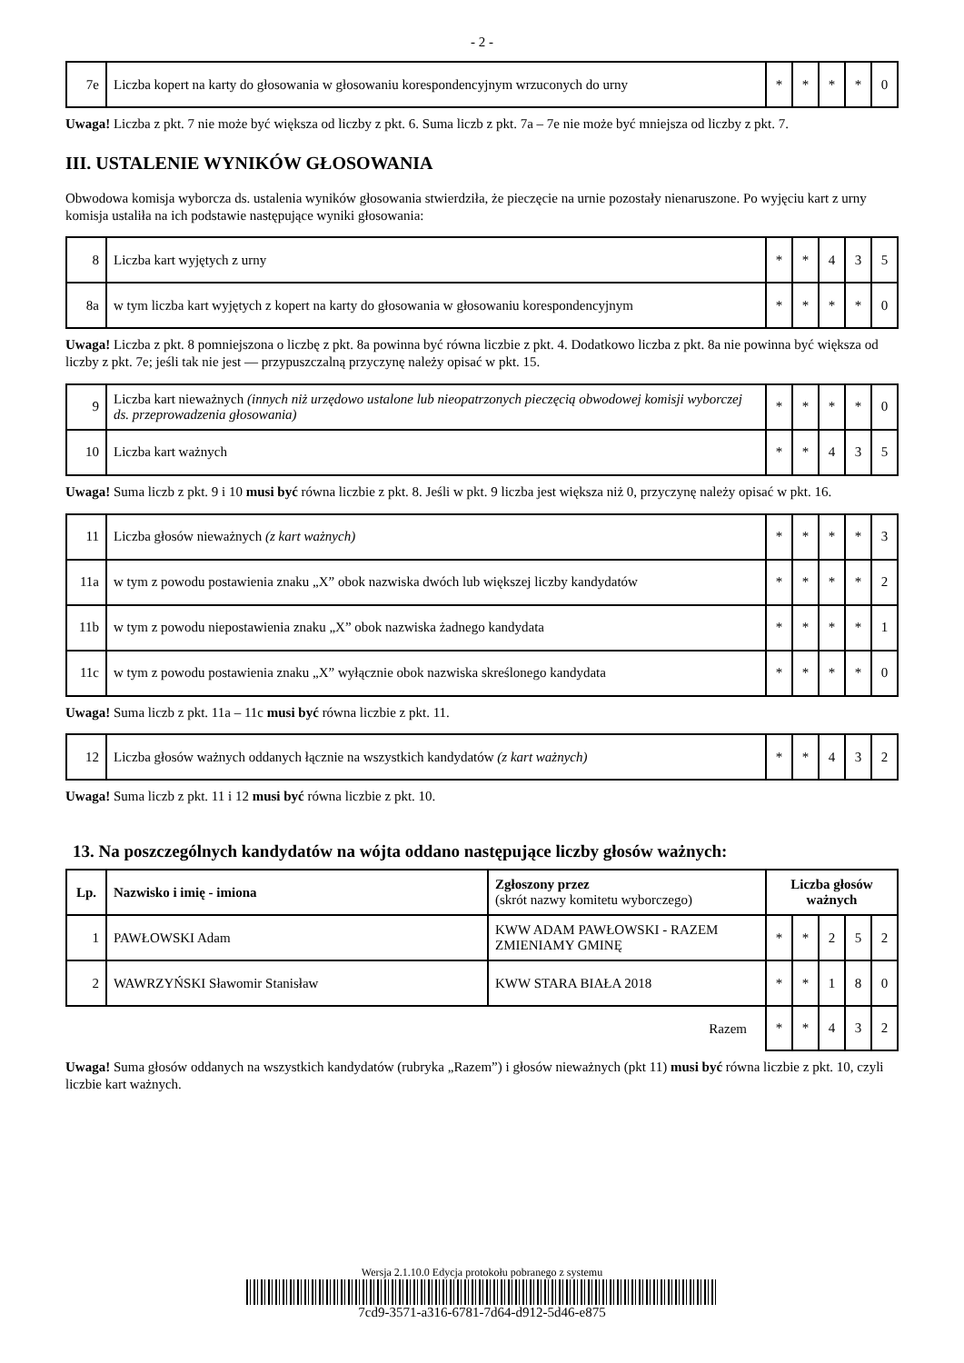- 2 -
| 7e | Liczba kopert na karty do głosowania w głosowaniu korespondencyjnym wrzuconych do urny | * | * | * | * | 0 |
Uwaga! Liczba z pkt. 7 nie może być większa od liczby z pkt. 6. Suma liczb z pkt. 7a – 7e nie może być mniejsza od liczby z pkt. 7.
III. USTALENIE WYNIKÓW GŁOSOWANIA
Obwodowa komisja wyborcza ds. ustalenia wyników głosowania stwierdziła, że pieczęcie na urnie pozostały nienaruszone. Po wyjęciu kart z urny komisja ustaliła na ich podstawie następujące wyniki głosowania:
| 8 | Liczba kart wyjętych z urny | * | * | 4 | 3 | 5 |
| 8a | w tym liczba kart wyjętych z kopert na karty do głosowania w głosowaniu korespondencyjnym | * | * | * | * | 0 |
Uwaga! Liczba z pkt. 8 pomniejszona o liczbę z pkt. 8a powinna być równa liczbie z pkt. 4. Dodatkowo liczba z pkt. 8a nie powinna być większa od liczby z pkt. 7e; jeśli tak nie jest — przypuszczalną przyczynę należy opisać w pkt. 15.
| 9 | Liczba kart nieważnych (innych niż urzędowo ustalone lub nieopatrzonych pieczęcią obwodowej komisji wyborczej ds. przeprowadzenia głosowania) | * | * | * | * | 0 |
| 10 | Liczba kart ważnych | * | * | 4 | 3 | 5 |
Uwaga! Suma liczb z pkt. 9 i 10 musi być równa liczbie z pkt. 8. Jeśli w pkt. 9 liczba jest większa niż 0, przyczynę należy opisać w pkt. 16.
| 11 | Liczba głosów nieważnych (z kart ważnych) | * | * | * | * | 3 |
| 11a | w tym z powodu postawienia znaku „X” obok nazwiska dwóch lub większej liczby kandydatów | * | * | * | * | 2 |
| 11b | w tym z powodu niepostawienia znaku „X” obok nazwiska żadnego kandydata | * | * | * | * | 1 |
| 11c | w tym z powodu postawienia znaku „X” wyłącznie obok nazwiska skreślonego kandydata | * | * | * | * | 0 |
Uwaga! Suma liczb z pkt. 11a – 11c musi być równa liczbie z pkt. 11.
| 12 | Liczba głosów ważnych oddanych łącznie na wszystkich kandydatów (z kart ważnych) | * | * | 4 | 3 | 2 |
Uwaga! Suma liczb z pkt. 11 i 12 musi być równa liczbie z pkt. 10.
13. Na poszczególnych kandydatów na wójta oddano następujące liczby głosów ważnych:
| Lp. | Nazwisko i imię - imiona | Zgłoszony przez (skrót nazwy komitetu wyborczego) | Liczba głosów ważnych | | | | |
| --- | --- | --- | --- | --- | --- | --- | --- |
| 1 | PAWŁOWSKI Adam | KWW ADAM PAWŁOWSKI - RAZEM ZMIENIAMY GMINĘ | * | * | 2 | 5 | 2 |
| 2 | WAWRZYŃSKI Sławomir Stanisław | KWW STARA BIAŁA 2018 | * | * | 1 | 8 | 0 |
| Razem | | | * | * | 4 | 3 | 2 |
Uwaga! Suma głosów oddanych na wszystkich kandydatów (rubryka „Razem”) i głosów nieważnych (pkt 11) musi być równa liczbie z pkt. 10, czyli liczbie kart ważnych.
Wersja 2.1.10.0 Edycja protokołu pobranego z systemu
7cd9-3571-a316-6781-7d64-d912-5d46-e875